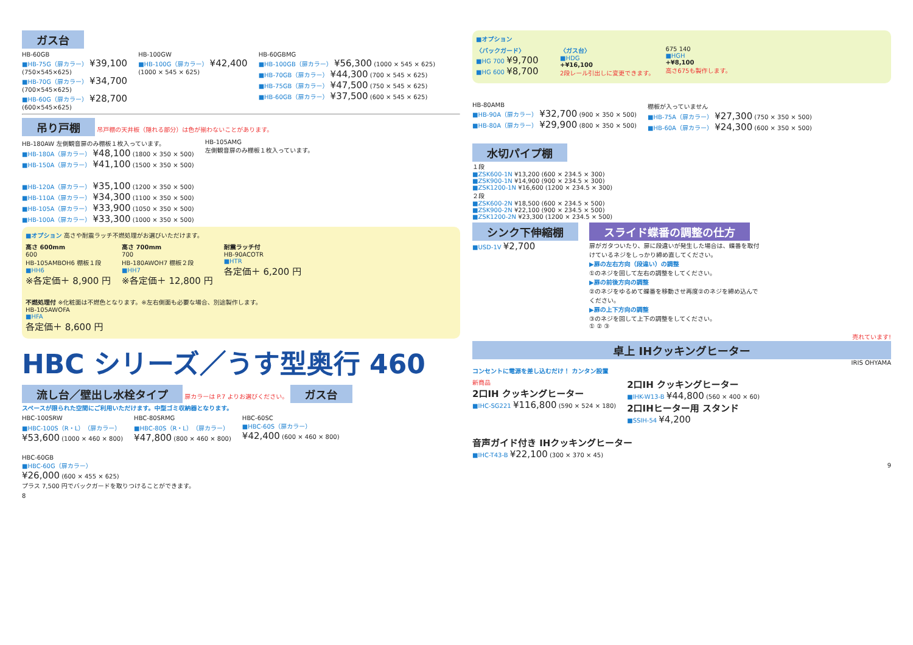ガス台
HB-60GB
■HB-75G（扉カラー） ¥39,100
(750×545×625)
■HB-70G（扉カラー） ¥34,700
(700×545×625)
■HB-60G（扉カラー） ¥28,700
(600×545×625)
HB-100GW
■HB-100G（扉カラー） ¥42,400
(1000 × 545 × 625)
HB-60GBMG
■HB-100GB（扉カラー） ¥56,300 (1000 × 545 × 625)
■HB-70GB（扉カラー） ¥44,300 (700 × 545 × 625)
■HB-75GB（扉カラー） ¥47,500 (750 × 545 × 625)
■HB-60GB（扉カラー） ¥37,500 (600 × 545 × 625)
吊り戸棚
吊戸棚の天井板（隠れる部分）は色が揃わないことがあります。
HB-180AW 左側観音扉のみ棚板１枚入っています。
■HB-180A（扉カラー） ¥48,100 (1800 × 350 × 500)
■HB-150A（扉カラー） ¥41,100 (1500 × 350 × 500)
HB-105AMG
左側観音扉のみ棚板１枚入っています。
■HB-120A（扉カラー） ¥35,100 (1200 × 350 × 500)
■HB-110A（扉カラー） ¥34,300 (1100 × 350 × 500)
■HB-105A（扉カラー） ¥33,900 (1050 × 350 × 500)
■HB-100A（扉カラー） ¥33,300 (1000 × 350 × 500)
■オプション 高さや耐震ラッチ不燃処理がお選びいただけます。
高さ 600mm
600
HB-105AMBOH6 棚板１段
■HH6
※各定価＋ 8,900 円
高さ 700mm
700
HB-180AWOH7 棚板２段
■HH7
※各定価＋ 12,800 円
耐震ラッチ付
HB-90ACOTR
■HTR
各定価＋ 6,200 円
不燃処理付 ※化粧面は不燃色となります。※左右側面も必要な場合、別途製作します。
HB-105AWOFA
■HFA
各定価＋ 8,600 円
HBC シリーズ／うす型奥行 460
流し台／壁出し水栓タイプ
扉カラーは P.7 よりお選びください。
ガス台
スペースが限られた空間にご利用いただけます。中型ゴミ収納器となります。
HBC-100SRW
■HBC-100S（R・L）（扉カラー）
¥53,600 (1000 × 460 × 800)
HBC-80SRMG
■HBC-80S（R・L）（扉カラー）
¥47,800 (800 × 460 × 800)
HBC-60SC
■HBC-60S（扉カラー）
¥42,400 (600 × 460 × 800)
HBC-60GB
■HBC-60G（扉カラー）
¥26,000 (600 × 455 × 625)
プラス 7,500 円でバックガードを取りつけることができます。
8
■オプション
〈バックガード〉
■HG 700 ¥9,700
■HG 600 ¥8,700
〈ガス台〉
■HDG
+¥16,100
2段レール引出しに変更できます。
675 140
■HGH
+¥8,100
高さ675も製作します。
HB-80AMB
■HB-90A（扉カラー） ¥32,700 (900 × 350 × 500)
■HB-80A（扉カラー） ¥29,900 (800 × 350 × 500)
棚板が入っていません
■HB-75A（扉カラー） ¥27,300 (750 × 350 × 500)
■HB-60A（扉カラー） ¥24,300 (600 × 350 × 500)
水切パイプ棚
１段
■ZSK600-1N ¥13,200 (600 × 234.5 × 300)
■ZSK900-1N ¥14,900 (900 × 234.5 × 300)
■ZSK1200-1N ¥16,600 (1200 × 234.5 × 300)
２段
■ZSK600-2N ¥18,500 (600 × 234.5 × 500)
■ZSK900-2N ¥22,100 (900 × 234.5 × 500)
■ZSK1200-2N ¥23,300 (1200 × 234.5 × 500)
シンク下伸縮棚
■USD-1V ¥2,700
スライド蝶番の調整の仕方
扉がガタついたり、扉に段違いが発生した場合は、蝶番を取付けているネジをしっかり締め直してください。
▶扉の左右方向（段違い）の調整
①のネジを回して左右の調整をしてください。
▶扉の前後方向の調整
②のネジをゆるめて蝶番を移動させ再度②のネジを締め込んでください。
▶扉の上下方向の調整
③のネジを回して上下の調整をしてください。
① ② ③
売れています!
卓上 IHクッキングヒーター
IRIS OHYAMA
コンセントに電源を差し込むだけ！ カンタン設置
新商品
2口IH クッキングヒーター
■IHC-SG221 ¥116,800 (590 × 524 × 180)
2口IH クッキングヒーター
■IHK-W13-B ¥44,800 (560 × 400 × 60)
2口IHヒーター用 スタンド
■SSIH-54 ¥4,200
音声ガイド付き IHクッキングヒーター
■IHC-T43-B ¥22,100 (300 × 370 × 45)
9